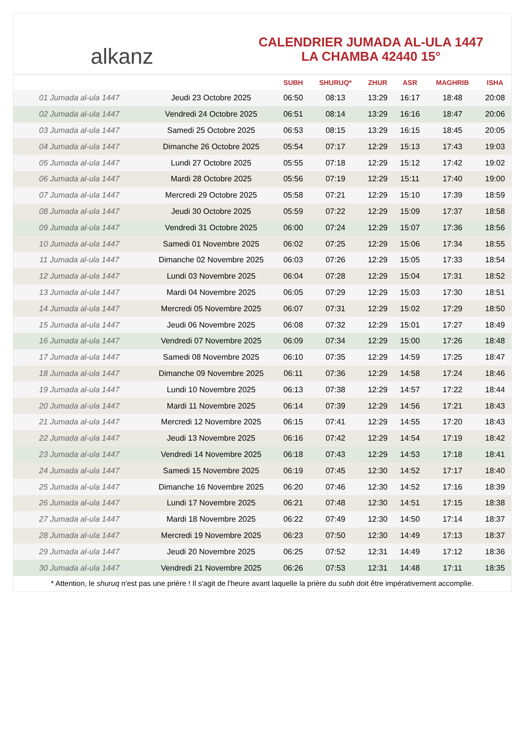alkanz
CALENDRIER JUMADA AL-ULA 1447
LA CHAMBA 42440 15°
| | | SUBH | SHURUQ* | ZHUR | ASR | MAGHRIB | ISHA |
| --- | --- | --- | --- | --- | --- | --- | --- |
| 01 Jumada al-ula 1447 | Jeudi 23 Octobre 2025 | 06:50 | 08:13 | 13:29 | 16:17 | 18:48 | 20:08 |
| 02 Jumada al-ula 1447 | Vendredi 24 Octobre 2025 | 06:51 | 08:14 | 13:29 | 16:16 | 18:47 | 20:06 |
| 03 Jumada al-ula 1447 | Samedi 25 Octobre 2025 | 06:53 | 08:15 | 13:29 | 16:15 | 18:45 | 20:05 |
| 04 Jumada al-ula 1447 | Dimanche 26 Octobre 2025 | 05:54 | 07:17 | 12:29 | 15:13 | 17:43 | 19:03 |
| 05 Jumada al-ula 1447 | Lundi 27 Octobre 2025 | 05:55 | 07:18 | 12:29 | 15:12 | 17:42 | 19:02 |
| 06 Jumada al-ula 1447 | Mardi 28 Octobre 2025 | 05:56 | 07:19 | 12:29 | 15:11 | 17:40 | 19:00 |
| 07 Jumada al-ula 1447 | Mercredi 29 Octobre 2025 | 05:58 | 07:21 | 12:29 | 15:10 | 17:39 | 18:59 |
| 08 Jumada al-ula 1447 | Jeudi 30 Octobre 2025 | 05:59 | 07:22 | 12:29 | 15:09 | 17:37 | 18:58 |
| 09 Jumada al-ula 1447 | Vendredi 31 Octobre 2025 | 06:00 | 07:24 | 12:29 | 15:07 | 17:36 | 18:56 |
| 10 Jumada al-ula 1447 | Samedi 01 Novembre 2025 | 06:02 | 07:25 | 12:29 | 15:06 | 17:34 | 18:55 |
| 11 Jumada al-ula 1447 | Dimanche 02 Novembre 2025 | 06:03 | 07:26 | 12:29 | 15:05 | 17:33 | 18:54 |
| 12 Jumada al-ula 1447 | Lundi 03 Novembre 2025 | 06:04 | 07:28 | 12:29 | 15:04 | 17:31 | 18:52 |
| 13 Jumada al-ula 1447 | Mardi 04 Novembre 2025 | 06:05 | 07:29 | 12:29 | 15:03 | 17:30 | 18:51 |
| 14 Jumada al-ula 1447 | Mercredi 05 Novembre 2025 | 06:07 | 07:31 | 12:29 | 15:02 | 17:29 | 18:50 |
| 15 Jumada al-ula 1447 | Jeudi 06 Novembre 2025 | 06:08 | 07:32 | 12:29 | 15:01 | 17:27 | 18:49 |
| 16 Jumada al-ula 1447 | Vendredi 07 Novembre 2025 | 06:09 | 07:34 | 12:29 | 15:00 | 17:26 | 18:48 |
| 17 Jumada al-ula 1447 | Samedi 08 Novembre 2025 | 06:10 | 07:35 | 12:29 | 14:59 | 17:25 | 18:47 |
| 18 Jumada al-ula 1447 | Dimanche 09 Novembre 2025 | 06:11 | 07:36 | 12:29 | 14:58 | 17:24 | 18:46 |
| 19 Jumada al-ula 1447 | Lundi 10 Novembre 2025 | 06:13 | 07:38 | 12:29 | 14:57 | 17:22 | 18:44 |
| 20 Jumada al-ula 1447 | Mardi 11 Novembre 2025 | 06:14 | 07:39 | 12:29 | 14:56 | 17:21 | 18:43 |
| 21 Jumada al-ula 1447 | Mercredi 12 Novembre 2025 | 06:15 | 07:41 | 12:29 | 14:55 | 17:20 | 18:43 |
| 22 Jumada al-ula 1447 | Jeudi 13 Novembre 2025 | 06:16 | 07:42 | 12:29 | 14:54 | 17:19 | 18:42 |
| 23 Jumada al-ula 1447 | Vendredi 14 Novembre 2025 | 06:18 | 07:43 | 12:29 | 14:53 | 17:18 | 18:41 |
| 24 Jumada al-ula 1447 | Samedi 15 Novembre 2025 | 06:19 | 07:45 | 12:30 | 14:52 | 17:17 | 18:40 |
| 25 Jumada al-ula 1447 | Dimanche 16 Novembre 2025 | 06:20 | 07:46 | 12:30 | 14:52 | 17:16 | 18:39 |
| 26 Jumada al-ula 1447 | Lundi 17 Novembre 2025 | 06:21 | 07:48 | 12:30 | 14:51 | 17:15 | 18:38 |
| 27 Jumada al-ula 1447 | Mardi 18 Novembre 2025 | 06:22 | 07:49 | 12:30 | 14:50 | 17:14 | 18:37 |
| 28 Jumada al-ula 1447 | Mercredi 19 Novembre 2025 | 06:23 | 07:50 | 12:30 | 14:49 | 17:13 | 18:37 |
| 29 Jumada al-ula 1447 | Jeudi 20 Novembre 2025 | 06:25 | 07:52 | 12:31 | 14:49 | 17:12 | 18:36 |
| 30 Jumada al-ula 1447 | Vendredi 21 Novembre 2025 | 06:26 | 07:53 | 12:31 | 14:48 | 17:11 | 18:35 |
* Attention, le shuruq n'est pas une prière ! Il s'agit de l'heure avant laquelle la prière du subh doit être impérativement accomplie.